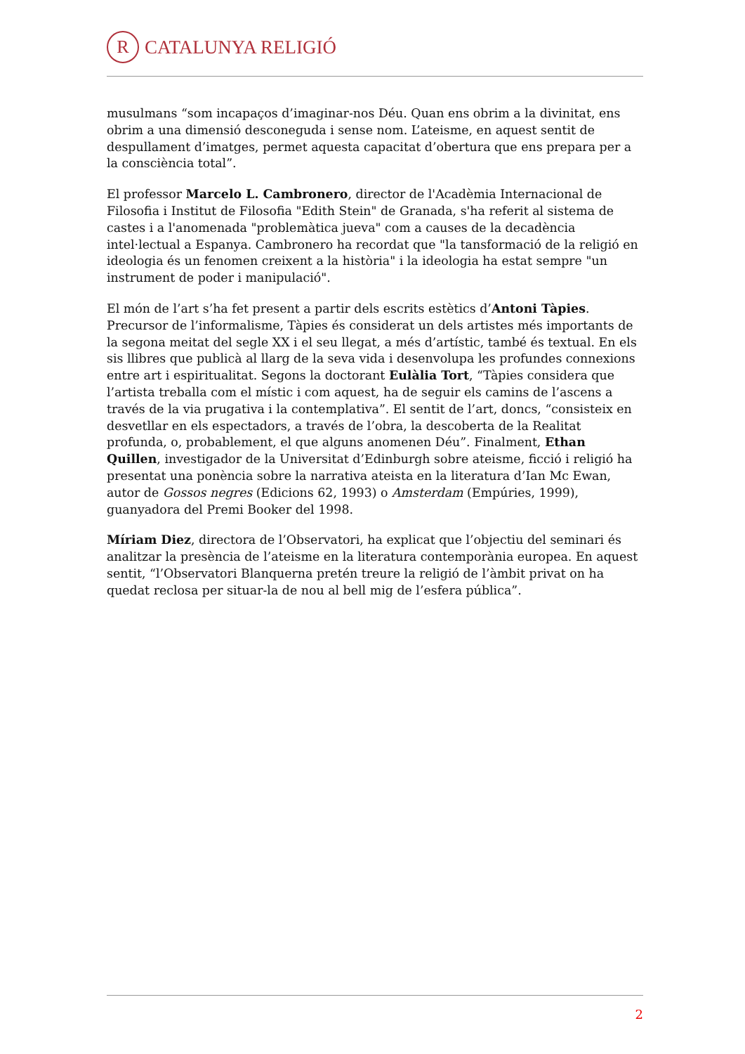R
CATALUNYA RELIGIÓ
musulmans “som incapaços d’imaginar-nos Déu. Quan ens obrim a la divinitat, ens obrim a una dimensió desconeguda i sense nom. L’ateisme, en aquest sentit de despullament d’imatges, permet aquesta capacitat d’obertura que ens prepara per a la consciència total”.
El professor Marcelo L. Cambronero, director de l'Acadèmia Internacional de Filosofia i Institut de Filosofia "Edith Stein" de Granada, s'ha referit al sistema de castes i a l'anomenada "problemàtica jueva" com a causes de la decadència intel·lectual a Espanya. Cambronero ha recordat que "la tansformació de la religió en ideologia és un fenomen creixent a la història" i la ideologia ha estat sempre "un instrument de poder i manipulació".
El món de l’art s’ha fet present a partir dels escrits estètics d’Antoni Tàpies. Precursor de l’informalisme, Tàpies és considerat un dels artistes més importants de la segona meitat del segle XX i el seu llegat, a més d’artístic, també és textual. En els sis llibres que publicà al llarg de la seva vida i desenvolupa les profundes connexions entre art i espiritualitat. Segons la doctorant Eulàlia Tort, “Tàpies considera que l’artista treballa com el místic i com aquest, ha de seguir els camins de l’ascens a través de la via prugativa i la contemplativa”. El sentit de l’art, doncs, “consisteix en desvetllar en els espectadors, a través de l’obra, la descoberta de la Realitat profunda, o, probablement, el que alguns anomenen Déu”. Finalment, Ethan Quillen, investigador de la Universitat d’Edinburgh sobre ateisme, ficció i religió ha presentat una ponència sobre la narrativa ateista en la literatura d’Ian Mc Ewan, autor de Gossos negres (Edicions 62, 1993) o Amsterdam (Empúries, 1999), guanyadora del Premi Booker del 1998.
Míriam Diez, directora de l’Observatori, ha explicat que l’objectiu del seminari és analitzar la presència de l’ateisme en la literatura contemporània europea. En aquest sentit, “l’Observatori Blanquerna pretén treure la religió de l’àmbit privat on ha quedat reclosa per situar-la de nou al bell mig de l’esfera pública”.
2